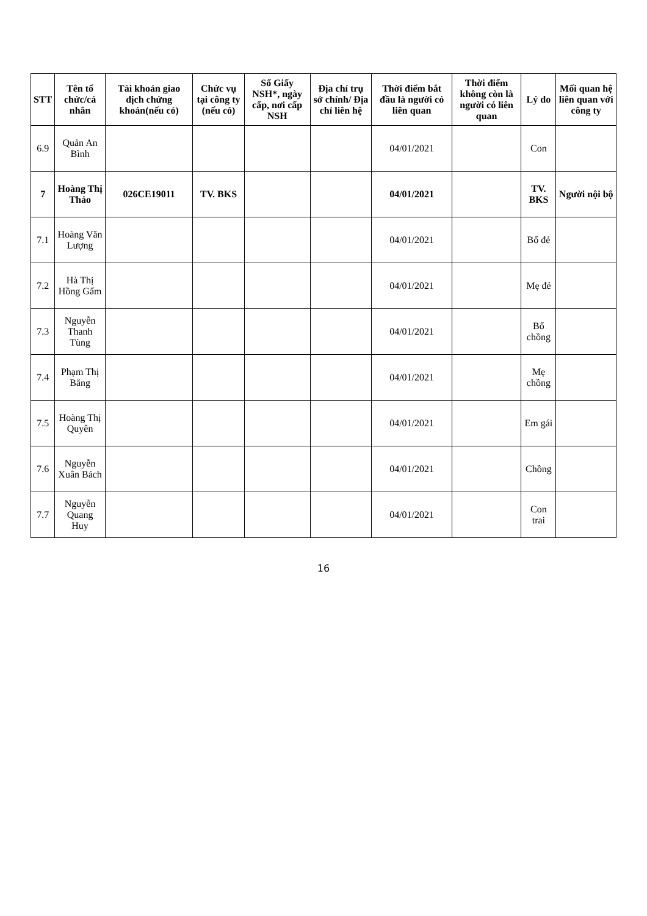| STT | Tên tổ chức/cá nhân | Tài khoản giao dịch chứng khoán(nếu có) | Chức vụ tại công ty (nếu có) | Số Giấy NSH*, ngày cấp, nơi cấp NSH | Địa chỉ trụ sở chính/ Địa chỉ liên hệ | Thời điểm bắt đầu là người có liên quan | Thời điểm không còn là người có liên quan | Lý do | Mối quan hệ liên quan với công ty |
| --- | --- | --- | --- | --- | --- | --- | --- | --- | --- |
| 6.9 | Quản An Bình | | | | | 04/01/2021 | | Con | |
| 7 | Hoàng Thị Thảo | 026CE19011 | TV. BKS | | | 04/01/2021 | | TV. BKS | Người nội bộ |
| 7.1 | Hoàng Văn Lượng | | | | | 04/01/2021 | | Bố đẻ | |
| 7.2 | Hà Thị Hồng Gấm | | | | | 04/01/2021 | | Mẹ đẻ | |
| 7.3 | Nguyễn Thanh Tùng | | | | | 04/01/2021 | | Bố chồng | |
| 7.4 | Phạm Thị Băng | | | | | 04/01/2021 | | Mẹ chồng | |
| 7.5 | Hoàng Thị Quyên | | | | | 04/01/2021 | | Em gái | |
| 7.6 | Nguyễn Xuân Bách | | | | | 04/01/2021 | | Chồng | |
| 7.7 | Nguyễn Quang Huy | | | | | 04/01/2021 | | Con trai | |
16